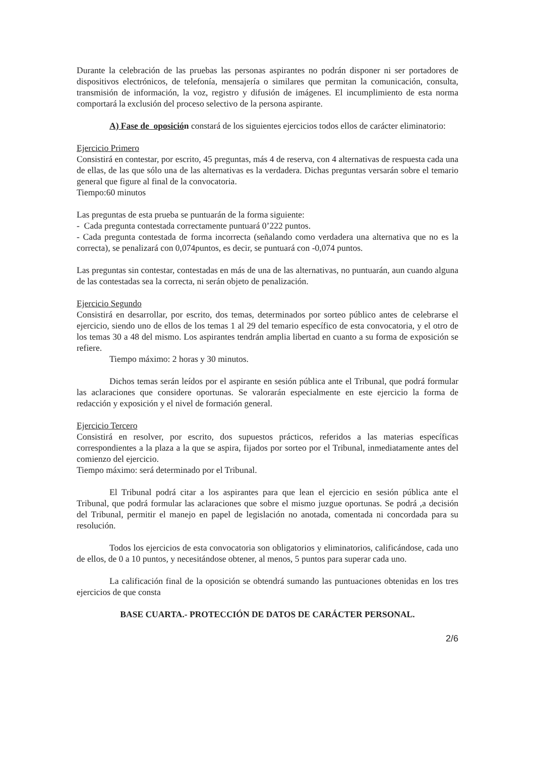Durante la celebración de las pruebas las personas aspirantes no podrán disponer ni ser portadores de dispositivos electrónicos, de telefonía, mensajería o similares que permitan la comunicación, consulta, transmisión de información, la voz, registro y difusión de imágenes. El incumplimiento de esta norma comportará la exclusión del proceso selectivo de la persona aspirante.
A) Fase de oposición constará de los siguientes ejercicios todos ellos de carácter eliminatorio:
Ejercicio Primero
Consistirá en contestar, por escrito, 45 preguntas, más 4 de reserva, con 4 alternativas de respuesta cada una de ellas, de las que sólo una de las alternativas es la verdadera. Dichas preguntas versarán sobre el temario general que figure al final de la convocatoria.
Tiempo:60 minutos
Las preguntas de esta prueba se puntuarán de la forma siguiente:
- Cada pregunta contestada correctamente puntuará 0’222 puntos.
- Cada pregunta contestada de forma incorrecta (señalando como verdadera una alternativa que no es la correcta), se penalizará con 0,074puntos, es decir, se puntuará con -0,074 puntos.
Las preguntas sin contestar, contestadas en más de una de las alternativas, no puntuarán, aun cuando alguna de las contestadas sea la correcta, ni serán objeto de penalización.
Ejercicio Segundo
Consistirá en desarrollar, por escrito, dos temas, determinados por sorteo público antes de celebrarse el ejercicio, siendo uno de ellos de los temas 1 al 29 del temario específico de esta convocatoria, y el otro de los temas 30 a 48 del mismo. Los aspirantes tendrán amplia libertad en cuanto a su forma de exposición se refiere.
Tiempo máximo: 2 horas y 30 minutos.
Dichos temas serán leídos por el aspirante en sesión pública ante el Tribunal, que podrá formular las aclaraciones que considere oportunas. Se valorarán especialmente en este ejercicio la forma de redacción y exposición y el nivel de formación general.
Ejercicio Tercero
Consistirá en resolver, por escrito, dos supuestos prácticos, referidos a las materias específicas correspondientes a la plaza a la que se aspira, fijados por sorteo por el Tribunal, inmediatamente antes del comienzo del ejercicio.
Tiempo máximo: será determinado por el Tribunal.
El Tribunal podrá citar a los aspirantes para que lean el ejercicio en sesión pública ante el Tribunal, que podrá formular las aclaraciones que sobre el mismo juzgue oportunas. Se podrá ,a decisión del Tribunal, permitir el manejo en papel de legislación no anotada, comentada ni concordada para su resolución.
Todos los ejercicios de esta convocatoria son obligatorios y eliminatorios, calificándose, cada uno de ellos, de 0 a 10 puntos, y necesitándose obtener, al menos, 5 puntos para superar cada uno.
La calificación final de la oposición se obtendrá sumando las puntuaciones obtenidas en los tres ejercicios de que consta
BASE CUARTA.- PROTECCIÓN DE DATOS DE CARÁCTER PERSONAL.
2/6